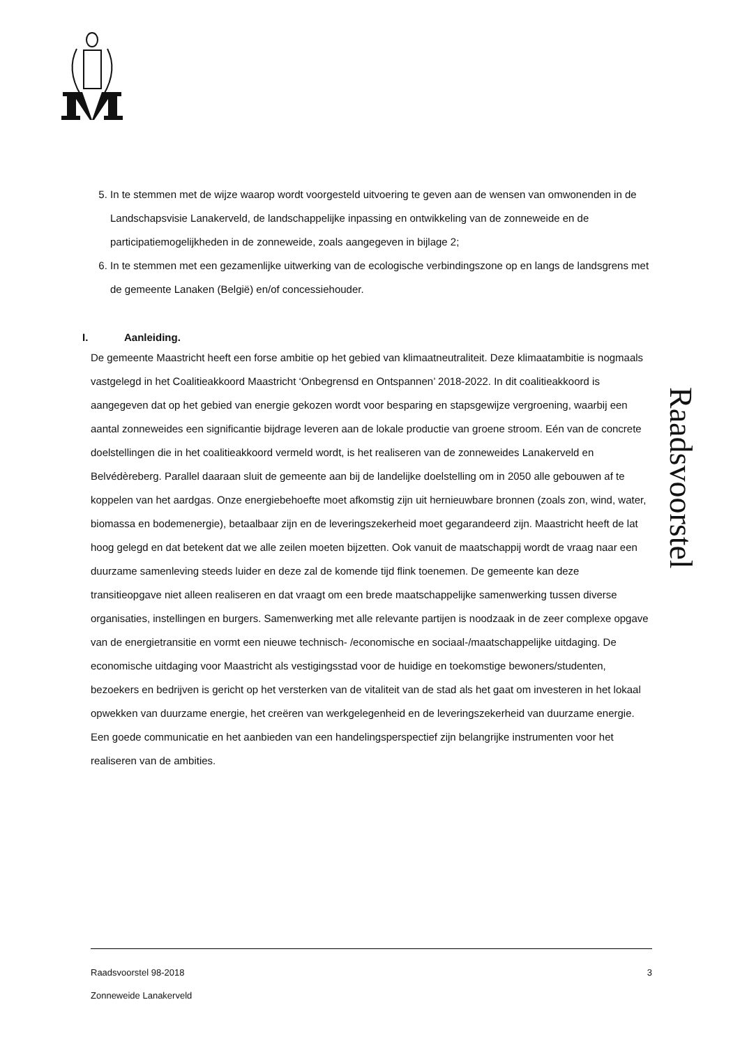5. In te stemmen met de wijze waarop wordt voorgesteld uitvoering te geven aan de wensen van omwonenden in de Landschapsvisie Lanakerveld, de landschappelijke inpassing en ontwikkeling van de zonneweide en de participatiemogelijkheden in de zonneweide, zoals aangegeven in bijlage 2;
6. In te stemmen met een gezamenlijke uitwerking van de ecologische verbindingszone op en langs de landsgrens met de gemeente Lanaken (België) en/of concessiehouder.
I. Aanleiding.
De gemeente Maastricht heeft een forse ambitie op het gebied van klimaatneutraliteit. Deze klimaatambitie is nogmaals vastgelegd in het Coalitieakkoord Maastricht ‘Onbegrensd en Ontspannen’ 2018-2022. In dit coalitieakkoord is aangegeven dat op het gebied van energie gekozen wordt voor besparing en stapsgewijze vergroening, waarbij een aantal zonneweides een significantie bijdrage leveren aan de lokale productie van groene stroom. Eén van de concrete doelstellingen die in het coalitieakkoord vermeld wordt, is het realiseren van de zonneweides Lanakerveld en Belvédèreberg. Parallel daaraan sluit de gemeente aan bij de landelijke doelstelling om in 2050 alle gebouwen af te koppelen van het aardgas. Onze energiebehoefte moet afkomstig zijn uit hernieuwbare bronnen (zoals zon, wind, water, biomassa en bodemenergie), betaalbaar zijn en de leveringszekerheid moet gegarandeerd zijn. Maastricht heeft de lat hoog gelegd en dat betekent dat we alle zeilen moeten bijzetten. Ook vanuit de maatschappij wordt de vraag naar een duurzame samenleving steeds luider en deze zal de komende tijd flink toenemen. De gemeente kan deze transitieopgave niet alleen realiseren en dat vraagt om een brede maatschappelijke samenwerking tussen diverse organisaties, instellingen en burgers. Samenwerking met alle relevante partijen is noodzaak in de zeer complexe opgave van de energietransitie en vormt een nieuwe technisch- /economische en sociaal-/maatschappelijke uitdaging. De economische uitdaging voor Maastricht als vestigingsstad voor de huidige en toekomstige bewoners/studenten, bezoekers en bedrijven is gericht op het versterken van de vitaliteit van de stad als het gaat om investeren in het lokaal opwekken van duurzame energie, het creëren van werkgelegenheid en de leveringszekerheid van duurzame energie. Een goede communicatie en het aanbieden van een handelingsperspectief zijn belangrijke instrumenten voor het realiseren van de ambities.
Raadsvoorstel
Raadsvoorstel 98-2018 3
Zonneweide Lanakerveld